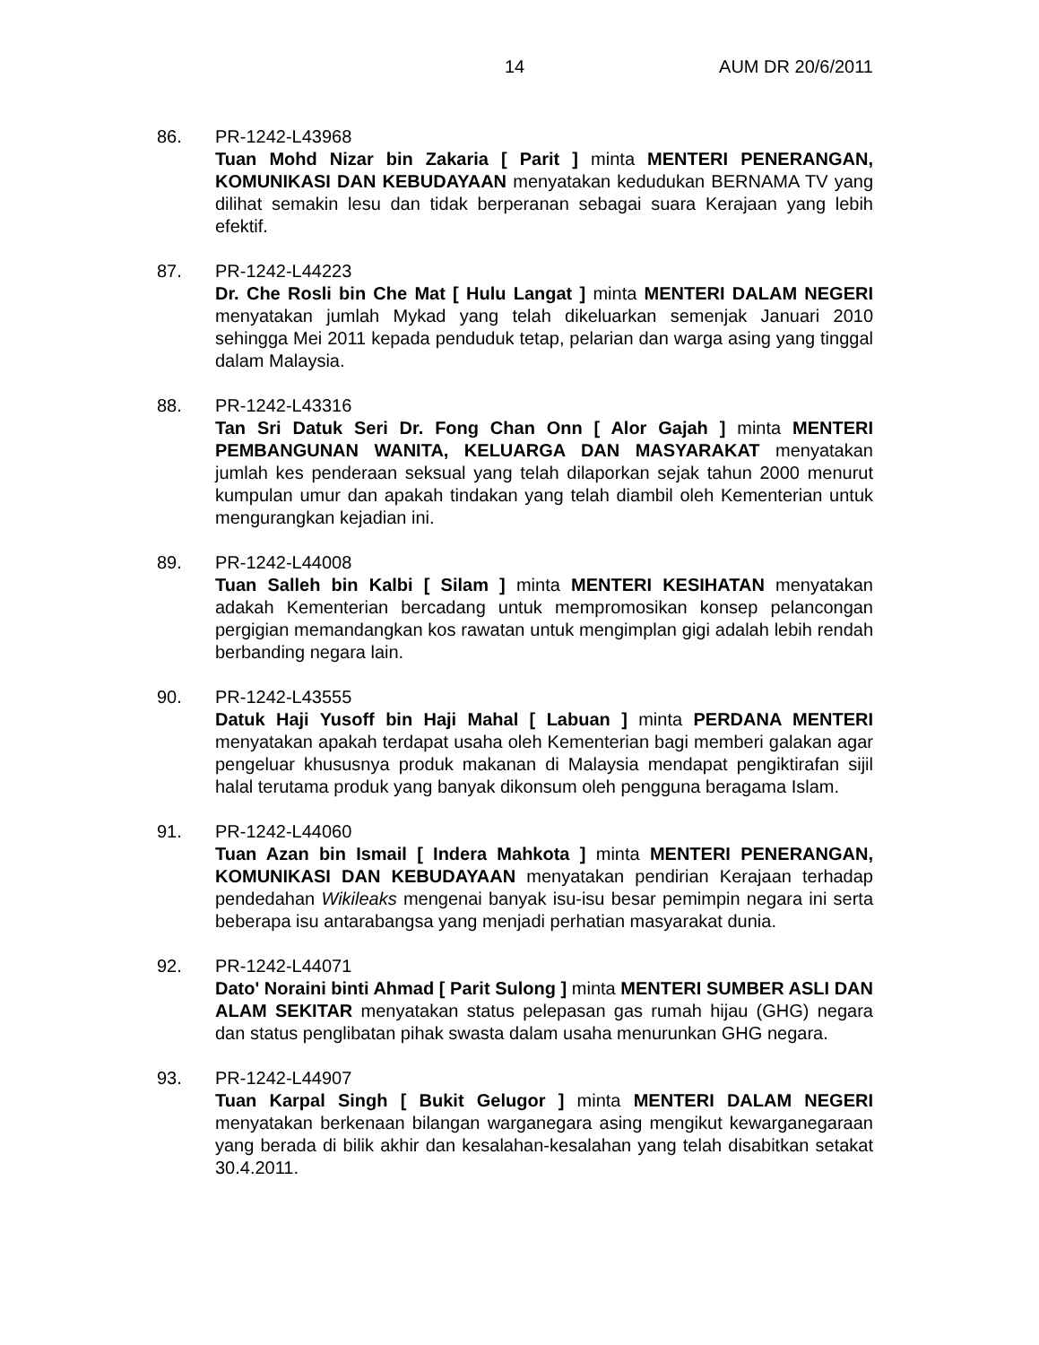14 AUM DR 20/6/2011
86. PR-1242-L43968
Tuan Mohd Nizar bin Zakaria [ Parit ] minta MENTERI PENERANGAN, KOMUNIKASI DAN KEBUDAYAAN menyatakan kedudukan BERNAMA TV yang dilihat semakin lesu dan tidak berperanan sebagai suara Kerajaan yang lebih efektif.
87. PR-1242-L44223
Dr. Che Rosli bin Che Mat [ Hulu Langat ] minta MENTERI DALAM NEGERI menyatakan jumlah Mykad yang telah dikeluarkan semenjak Januari 2010 sehingga Mei 2011 kepada penduduk tetap, pelarian dan warga asing yang tinggal dalam Malaysia.
88. PR-1242-L43316
Tan Sri Datuk Seri Dr. Fong Chan Onn [ Alor Gajah ] minta MENTERI PEMBANGUNAN WANITA, KELUARGA DAN MASYARAKAT menyatakan jumlah kes penderaan seksual yang telah dilaporkan sejak tahun 2000 menurut kumpulan umur dan apakah tindakan yang telah diambil oleh Kementerian untuk mengurangkan kejadian ini.
89. PR-1242-L44008
Tuan Salleh bin Kalbi [ Silam ] minta MENTERI KESIHATAN menyatakan adakah Kementerian bercadang untuk mempromosikan konsep pelancongan pergigian memandangkan kos rawatan untuk mengimplan gigi adalah lebih rendah berbanding negara lain.
90. PR-1242-L43555
Datuk Haji Yusoff bin Haji Mahal [ Labuan ] minta PERDANA MENTERI menyatakan apakah terdapat usaha oleh Kementerian bagi memberi galakan agar pengeluar khususnya produk makanan di Malaysia mendapat pengiktirafan sijil halal terutama produk yang banyak dikonsum oleh pengguna beragama Islam.
91. PR-1242-L44060
Tuan Azan bin Ismail [ Indera Mahkota ] minta MENTERI PENERANGAN, KOMUNIKASI DAN KEBUDAYAAN menyatakan pendirian Kerajaan terhadap pendedahan Wikileaks mengenai banyak isu-isu besar pemimpin negara ini serta beberapa isu antarabangsa yang menjadi perhatian masyarakat dunia.
92. PR-1242-L44071
Dato' Noraini binti Ahmad [ Parit Sulong ] minta MENTERI SUMBER ASLI DAN ALAM SEKITAR menyatakan status pelepasan gas rumah hijau (GHG) negara dan status penglibatan pihak swasta dalam usaha menurunkan GHG negara.
93. PR-1242-L44907
Tuan Karpal Singh [ Bukit Gelugor ] minta MENTERI DALAM NEGERI menyatakan berkenaan bilangan warganegara asing mengikut kewarganegaraan yang berada di bilik akhir dan kesalahan-kesalahan yang telah disabitkan setakat 30.4.2011.